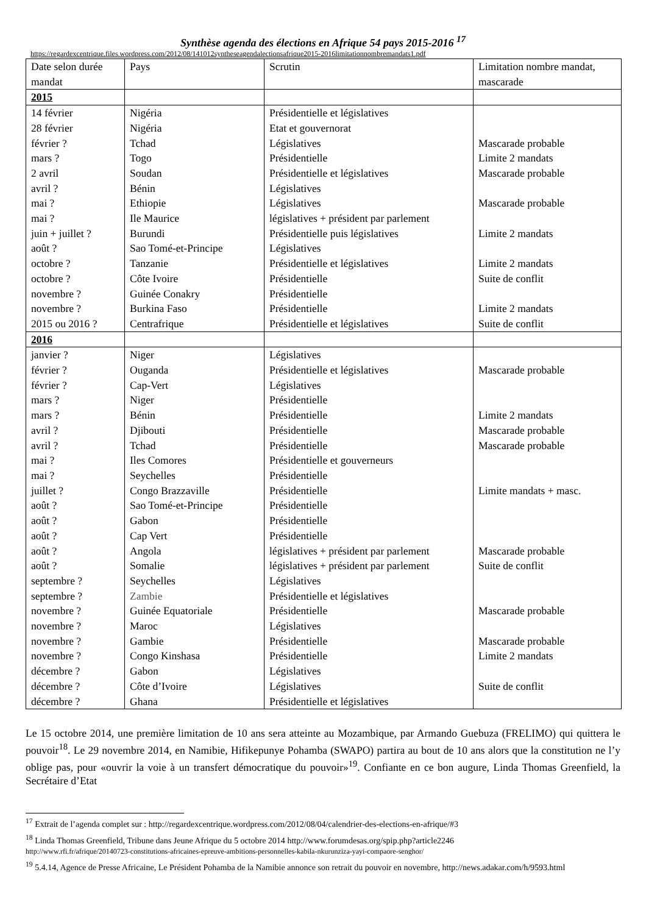Synthèse agenda des élections en Afrique 54 pays 2015-2016 <sup>17</sup>
https://regardexcentrique.files.wordpress.com/2012/08/141012syntheseagendalectionsafrique2015-2016limitationnombremandats1.pdf
| Date selon durée mandat | Pays | Scrutin | Limitation nombre mandat, mascarade |
| 2015 | | | |
| 14 février | Nigéria | Présidentielle et législatives | |
| 28 février | Nigéria | Etat et gouvernorat | |
| février ? | Tchad | Législatives | Mascarade probable |
| mars ? | Togo | Présidentielle | Limite 2 mandats |
| 2 avril | Soudan | Présidentielle et législatives | Mascarade probable |
| avril ? | Bénin | Législatives | |
| mai ? | Ethiopie | Législatives | Mascarade probable |
| mai ? | Ile Maurice | législatives + président par parlement | |
| juin + juillet ? | Burundi | Présidentielle puis législatives | Limite 2 mandats |
| août ? | Sao Tomé-et-Principe | Législatives | |
| octobre ? | Tanzanie | Présidentielle et législatives | Limite 2 mandats |
| octobre ? | Côte Ivoire | Présidentielle | Suite de conflit |
| novembre ? | Guinée Conakry | Présidentielle | |
| novembre ? | Burkina Faso | Présidentielle | Limite 2 mandats |
| 2015 ou 2016 ? | Centrafrique | Présidentielle et législatives | Suite de conflit |
| 2016 | | | |
| janvier ? | Niger | Législatives | |
| février ? | Ouganda | Présidentielle et législatives | Mascarade probable |
| février ? | Cap-Vert | Législatives | |
| mars ? | Niger | Présidentielle | |
| mars ? | Bénin | Présidentielle | Limite 2 mandats |
| avril ? | Djibouti | Présidentielle | Mascarade probable |
| avril ? | Tchad | Présidentielle | Mascarade probable |
| mai ? | Iles Comores | Présidentielle et gouverneurs | |
| mai ? | Seychelles | Présidentielle | |
| juillet ? | Congo Brazzaville | Présidentielle | Limite mandats + masc. |
| août ? | Sao Tomé-et-Principe | Présidentielle | |
| août ? | Gabon | Présidentielle | |
| août ? | Cap Vert | Présidentielle | |
| août ? | Angola | législatives + président par parlement | Mascarade probable |
| août ? | Somalie | législatives + président par parlement | Suite de conflit |
| septembre ? | Seychelles | Législatives | |
| septembre ? | Zambie | Présidentielle et législatives | |
| novembre ? | Guinée Equatoriale | Présidentielle | Mascarade probable |
| novembre ? | Maroc | Législatives | |
| novembre ? | Gambie | Présidentielle | Mascarade probable |
| novembre ? | Congo Kinshasa | Présidentielle | Limite 2 mandats |
| décembre ? | Gabon | Législatives | |
| décembre ? | Côte d’Ivoire | Législatives | Suite de conflit |
| décembre ? | Ghana | Présidentielle et législatives | |
Le 15 octobre 2014, une première limitation de 10 ans sera atteinte au Mozambique, par Armando Guebuza (FRELIMO) qui quittera le pouvoir<sup>18</sup>. Le 29 novembre 2014, en Namibie, Hifikepunye Pohamba (SWAPO) partira au bout de 10 ans alors que la constitution ne l’y oblige pas, pour «ouvrir la voie à un transfert démocratique du pouvoir»<sup>19</sup>. Confiante en ce bon augure, Linda Thomas Greenfield, la Secrétaire d’Etat
<sup>17</sup> Extrait de l’agenda complet sur : http://regardexcentrique.wordpress.com/2012/08/04/calendrier-des-elections-en-afrique/#3
<sup>18</sup> Linda Thomas Greenfield, Tribune dans Jeune Afrique du 5 octobre 2014 http://www.forumdesas.org/spip.php?article2246
http://www.rfi.fr/afrique/20140723-constitutions-africaines-epreuve-ambitions-personnelles-kabila-nkurunziza-yayi-compaore-senghor/
<sup>19</sup> 5.4.14, Agence de Presse Africaine, Le Président Pohamba de la Namibie annonce son retrait du pouvoir en novembre, http://news.adakar.com/h/9593.html